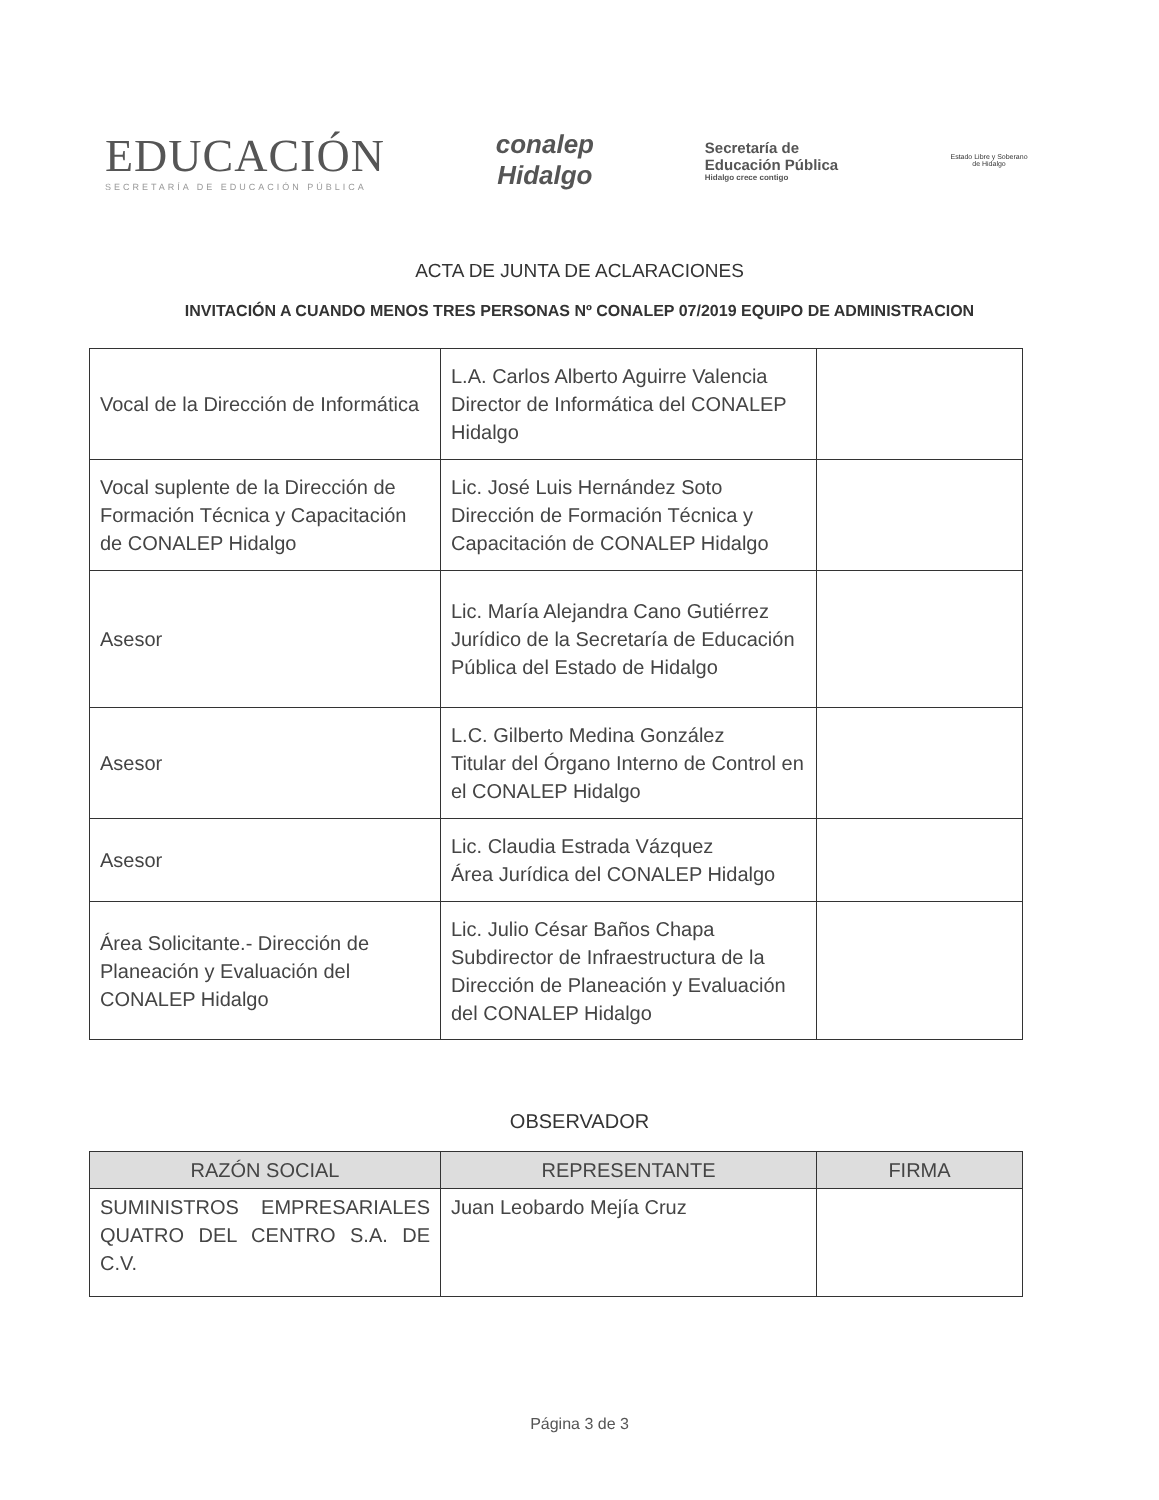EDUCACIÓN
SECRETARÍA DE EDUCACIÓN PÚBLICA
conalep
Hidalgo
Secretaría de
Educación Pública
Hidalgo crece contigo
Estado Libre y Soberano de Hidalgo
ACTA DE JUNTA DE ACLARACIONES
INVITACIÓN A CUANDO MENOS TRES PERSONAS Nº CONALEP 07/2019 EQUIPO DE ADMINISTRACION
| Vocal de la Dirección de Informática | L.A. Carlos Alberto Aguirre Valencia Director de Informática del CONALEP Hidalgo | |
| Vocal suplente de la Dirección de Formación Técnica y Capacitación de CONALEP Hidalgo | Lic. José Luis Hernández Soto Dirección de Formación Técnica y Capacitación de CONALEP Hidalgo | |
| Asesor | Lic. María Alejandra Cano Gutiérrez Jurídico de la Secretaría de Educación Pública del Estado de Hidalgo | |
| Asesor | L.C. Gilberto Medina González Titular del Órgano Interno de Control en el CONALEP Hidalgo | |
| Asesor | Lic. Claudia Estrada Vázquez Área Jurídica del CONALEP Hidalgo | |
| Área Solicitante.- Dirección de Planeación y Evaluación del CONALEP Hidalgo | Lic. Julio César Baños Chapa Subdirector de Infraestructura de la Dirección de Planeación y Evaluación del CONALEP Hidalgo | |
OBSERVADOR
| RAZÓN SOCIAL | REPRESENTANTE | FIRMA |
| --- | --- | --- |
| SUMINISTROS EMPRESARIALES QUATRO DEL CENTRO S.A. DE C.V. | Juan Leobardo Mejía Cruz | |
Página 3 de 3